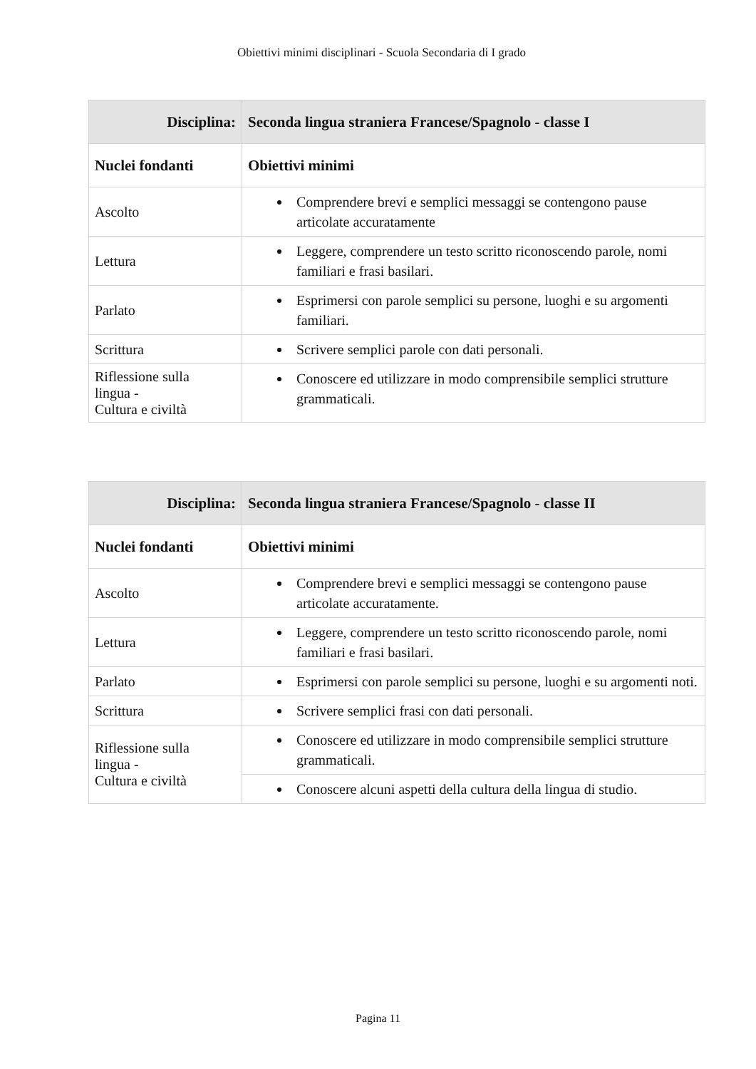Obiettivi minimi disciplinari - Scuola Secondaria di I grado
| Disciplina: | Seconda lingua straniera Francese/Spagnolo - classe I |
| Nuclei fondanti | Obiettivi minimi |
| Ascolto | Comprendere brevi e semplici messaggi se contengono pause articolate accuratamente |
| Lettura | Leggere, comprendere un testo scritto riconoscendo parole, nomi familiari e frasi basilari. |
| Parlato | Esprimersi con parole semplici su persone, luoghi e su argomenti familiari. |
| Scrittura | Scrivere semplici parole con dati personali. |
| Riflessione sulla lingua - Cultura e civiltà | Conoscere ed utilizzare in modo comprensibile semplici strutture grammaticali. |
| Disciplina: | Seconda lingua straniera Francese/Spagnolo - classe II |
| Nuclei fondanti | Obiettivi minimi |
| Ascolto | Comprendere brevi e semplici messaggi se contengono pause articolate accuratamente. |
| Lettura | Leggere, comprendere un testo scritto riconoscendo parole, nomi familiari e frasi basilari. |
| Parlato | Esprimersi con parole semplici su persone, luoghi e su argomenti noti. |
| Scrittura | Scrivere semplici frasi con dati personali. |
| Riflessione sulla lingua - Cultura e civiltà | Conoscere ed utilizzare in modo comprensibile semplici strutture grammaticali. |
| | Conoscere alcuni aspetti della cultura della lingua di studio. |
Pagina 11